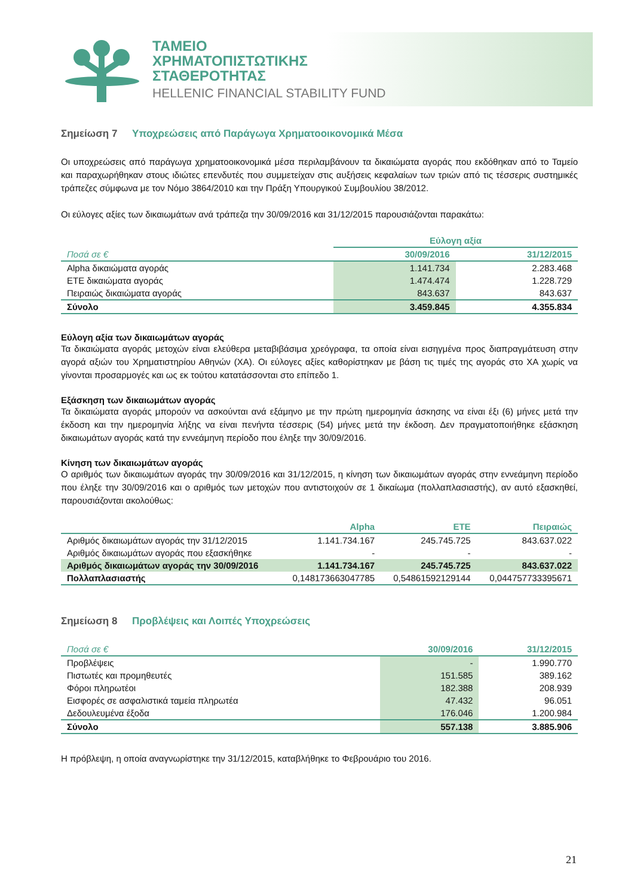ΤΑΜΕΙΟ
ΧΡΗΜΑΤΟΠΙΣΤΩΤΙΚΗΣ
ΣΤΑΘΕΡΟΤΗΤΑΣ
HELLENIC FINANCIAL STABILITY FUND
Σημείωση 7 Υποχρεώσεις από Παράγωγα Χρηματοοικονομικά Μέσα
Οι υποχρεώσεις από παράγωγα χρηματοοικονομικά μέσα περιλαμβάνουν τα δικαιώματα αγοράς που εκδόθηκαν από το Ταμείο και παραχωρήθηκαν στους ιδιώτες επενδυτές που συμμετείχαν στις αυξήσεις κεφαλαίων των τριών από τις τέσσερις συστημικές τράπεζες σύμφωνα με τον Νόμο 3864/2010 και την Πράξη Υπουργικού Συμβουλίου 38/2012.
Οι εύλογες αξίες των δικαιωμάτων ανά τράπεζα την 30/09/2016 και 31/12/2015 παρουσιάζονται παρακάτω:
| | Εύλογη αξία | |
| --- | --- | --- |
| Ποσά σε € | 30/09/2016 | 31/12/2015 |
| Alpha δικαιώματα αγοράς | 1.141.734 | 2.283.468 |
| ΕΤΕ δικαιώματα αγοράς | 1.474.474 | 1.228.729 |
| Πειραιώς δικαιώματα αγοράς | 843.637 | 843.637 |
| Σύνολο | 3.459.845 | 4.355.834 |
Εύλογη αξία των δικαιωμάτων αγοράς
Τα δικαιώματα αγοράς μετοχών είναι ελεύθερα μεταβιβάσιμα χρεόγραφα, τα οποία είναι εισηγμένα προς διαπραγμάτευση στην αγορά αξιών του Χρηματιστηρίου Αθηνών (ΧΑ). Οι εύλογες αξίες καθορίστηκαν με βάση τις τιμές της αγοράς στο ΧΑ χωρίς να γίνονται προσαρμογές και ως εκ τούτου κατατάσσονται στο επίπεδο 1.
Εξάσκηση των δικαιωμάτων αγοράς
Τα δικαιώματα αγοράς μπορούν να ασκούνται ανά εξάμηνο με την πρώτη ημερομηνία άσκησης να είναι έξι (6) μήνες μετά την έκδοση και την ημερομηνία λήξης να είναι πενήντα τέσσερις (54) μήνες μετά την έκδοση. Δεν πραγματοποιήθηκε εξάσκηση δικαιωμάτων αγοράς κατά την εννεάμηνη περίοδο που έληξε την 30/09/2016.
Κίνηση των δικαιωμάτων αγοράς
Ο αριθμός των δικαιωμάτων αγοράς την 30/09/2016 και 31/12/2015, η κίνηση των δικαιωμάτων αγοράς στην εννεάμηνη περίοδο που έληξε την 30/09/2016 και ο αριθμός των μετοχών που αντιστοιχούν σε 1 δικαίωμα (πολλαπλασιαστής), αν αυτό εξασκηθεί, παρουσιάζονται ακολούθως:
| | Alpha | ETE | Πειραιώς |
| --- | --- | --- | --- |
| Αριθμός δικαιωμάτων αγοράς την 31/12/2015 | 1.141.734.167 | 245.745.725 | 843.637.022 |
| Αριθμός δικαιωμάτων αγοράς που εξασκήθηκε | - | - | - |
| Αριθμός δικαιωμάτων αγοράς την 30/09/2016 | 1.141.734.167 | 245.745.725 | 843.637.022 |
| Πολλαπλασιαστής | 0,148173663047785 | 0,54861592129144 | 0,044757733395671 |
Σημείωση 8 Προβλέψεις και Λοιπές Υποχρεώσεις
| Ποσά σε € | 30/09/2016 | 31/12/2015 |
| --- | --- | --- |
| Προβλέψεις | - | 1.990.770 |
| Πιστωτές και προμηθευτές | 151.585 | 389.162 |
| Φόροι πληρωτέοι | 182.388 | 208.939 |
| Εισφορές σε ασφαλιστικά ταμεία πληρωτέα | 47.432 | 96.051 |
| Δεδουλευμένα έξοδα | 176.046 | 1.200.984 |
| Σύνολο | 557.138 | 3.885.906 |
Η πρόβλεψη, η οποία αναγνωρίστηκε την 31/12/2015, καταβλήθηκε το Φεβρουάριο του 2016.
21